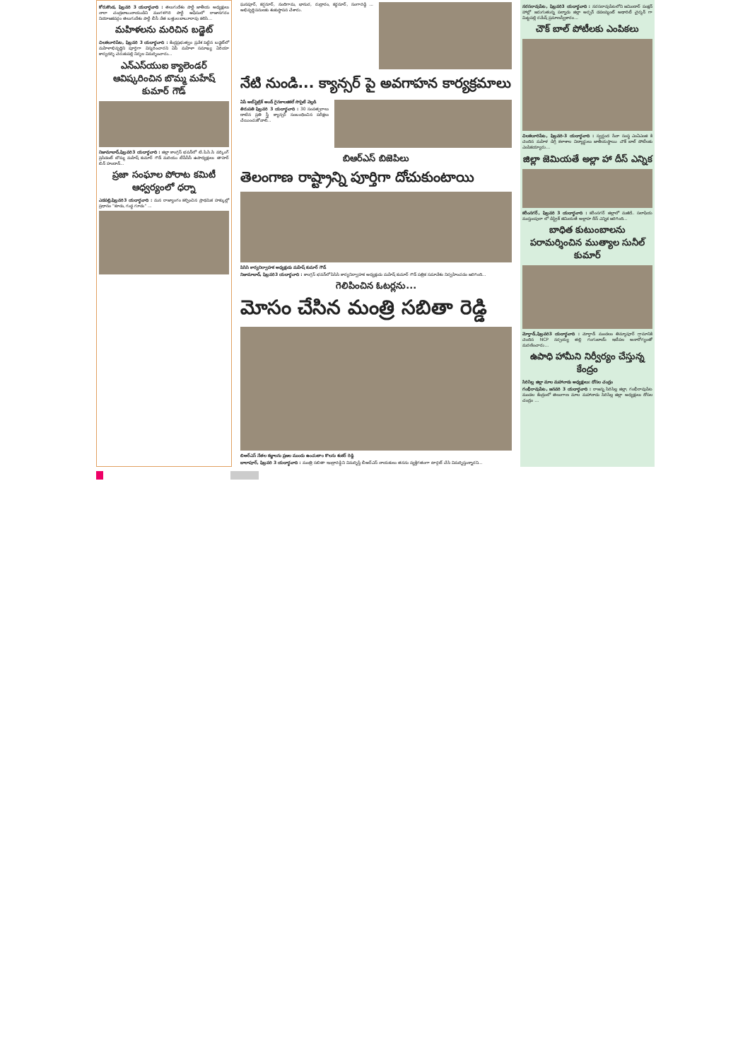కోరుకొండ, ఫిబ్రవరి 3 యదార్థవాది : తెలుగుదేశం పార్టీ జాతీయ అధ్యక్షులు నారా చంద్రబాబునాయుడిని మంగళగిరి పార్టీ ఆఫీసులో రాజానగరం నియోజకవర్గం తెలుగుదేశం పార్టీ బీసీ నేత బత్తుల బాబూరావు కలిసి...
మహిళలను మరిచిన బడ్జెట్
చిలకలూరిపేట, ఫిబ్రవరి 3 యదార్థవాది : కేంద్రప్రభుత్వం ప్రవేశ పెట్టిన బడ్జెట్‌లో మహిళాభివృద్ధిని పూర్తిగా విస్మరించారని ఏపీ మహిళా సమాఖ్య ఏరియా కార్యదర్శి చెరుకుపల్లి నిర్మల విమర్శించారు...
ఎన్ఎస్‌యుఐ క్యాలెండర్ ఆవిష్కరించిన బొమ్మ మహేష్ కుమార్ గౌడ్
నిజామాబాద్,ఫిబ్రవరి3 యదార్థవాది : జిల్లా కాంగ్రెస్ భవన్‌లో టి.పి.సి.సి వర్కింగ్ ప్రెసిడెంట్ బొమ్మ మహేష్ కుమార్ గౌడ్ మరియు టీపీసీసీ ఉపాధ్యక్షులు తాహెర్ బిన్ హందాన్...
ప్రజా సంఘాల పోరాట కమిటీ ఆధ్వర్యంలో ధర్నా
ఎడపల్లి,ఫిబ్రవరి3 యదార్థవాది : మన రాజ్యాంగం కల్పించిన ప్రాథమిక హక్కుల్లో ప్రధానం "కూడు, గుడ్డ గూడు" ...
ఘనపూర్, కర్షనూర్, నందిగామ, భానుర, రుద్రారం, కర్దనూర్, సంగారెడ్డి ... అభివృద్ధి పనులకు శంకుస్థాపన చేశారు.
నేటి నుండి... క్యాన్సర్ పై అవగాహన కార్యక్రమాలు
ఏపీ ఆబ్‌స్టెట్రిక్ అండ్ గైనకాలజికల్ సొసైటీ వెల్లడి
తిరుపతి ఫిబ్రవరి 3 యదార్థవాది : 30 సంవత్సరాలు దాటిన ప్రతి స్త్రీ క్యాన్సర్ సంబంధించిన పరీక్షలు చేయించుకోవాలి...
బిఆర్ఎస్ బిజెపిలు
తెలంగాణ రాష్ట్రాన్ని పూర్తిగా దోచుకుంటాయి
పిసిసి కార్యనిర్వాహక అధ్యక్షుడు మహేష్ కుమార్ గౌడ్
నిజామాబాద్, ఫిబ్రవరి3 యదార్థవాది : కాంగ్రెస్ భవన్‌లో పిసిసి కార్యనిర్వాహక అధ్యక్షుడు మహేష్ కుమార్ గౌడ్ పత్రిక సమావేశం నిర్వహించడం జరిగింది...
గెలిపించిన ఓటర్లను...
మోసం చేసిన మంత్రి సబితా రెడ్డి
బిఆర్ఎస్ నేతల కబ్జాలను ప్రజల ముందు ఉంచుతాం కొలను శంకర్ రెడ్డి
బాలాపూర్, ఫిబ్రవరి 3 యదార్థవాది : మంత్రి సబితా ఇంద్రారెడ్డి ని విమర్శిస్తే బీఆర్ఎస్ నాయకులు తనను వ్యక్తిగతంగా టార్గెట్ చేసి విమర్శిస్తున్నారని...
నరసరావుపేట, ఫిబ్రవరి3 యదార్థవాది : నరసరావుపేటలోని జమిందార్ పంక్షన్ హాల్లో జరుగుతున్న పల్నాడు జిల్లా అర్బన్ డెవలప్మెంట్ అథారిటీ చైర్మన్ గా మిట్టపల్లి రమేష్ ప్రమాణస్వీకారం...
చౌక్ బాల్ పోటీలకు ఎంపికలు
చిలకలూరిపేట, ఫిబ్రవరి-3 యదార్థవాది : స్వర్ణంద సేవా సంస్థ ఎంఏఎంజి కి చెందిన మహిళ డిగ్రీ కళాశాల విద్యార్థులు జాతీయస్థాయి చౌక్ బాల్ పోటీలకు ఎంపికయ్యారు...
జిల్లా జెమియతే అల్లా హా దీస్ ఎన్నిక
కరీంనగర్, ఫిబ్రవరి 3 యదార్థవాది : కరీంనగర్ జిల్లాలో మజీదే.. సలాఫియ ముస్తుంపురా లో డిస్ట్రిక్ జెమియతే అల్లాహ దీస్ ఎన్నిక జరిగింది...
బాధిత కుటుంబాలను పరామర్శించిన ముత్యాల సునీల్ కుమార్
మోర్తాడ్,ఫిబ్రవరి3 యదార్థవాది : మోర్తాడ్ మండలం తిమ్మాపూర్ గ్రామానికి చెందిన NCP నర్సయ్య తల్లి గంగుబాయ్ ఇటీవల అనారోగ్యంతో మరణించారు...
ఉపాధి హామీని నిర్వీర్యం చేస్తున్న కేంద్రం
సిరిసిల్ల జిల్లా మాల మహానాడు అధ్యక్షులు: దోసల చంద్రం
గంభీరావుపేట, జనవరి 3 యదార్థవాది : రాజన్న సిరిసిల్ల జిల్లా, గంభీరావుపేట మండల కేంద్రంలో తెలంగాణ మాల మహానాడు సిరిసిల్ల జిల్లా అధ్యక్షులు దోసల చంద్రం ...